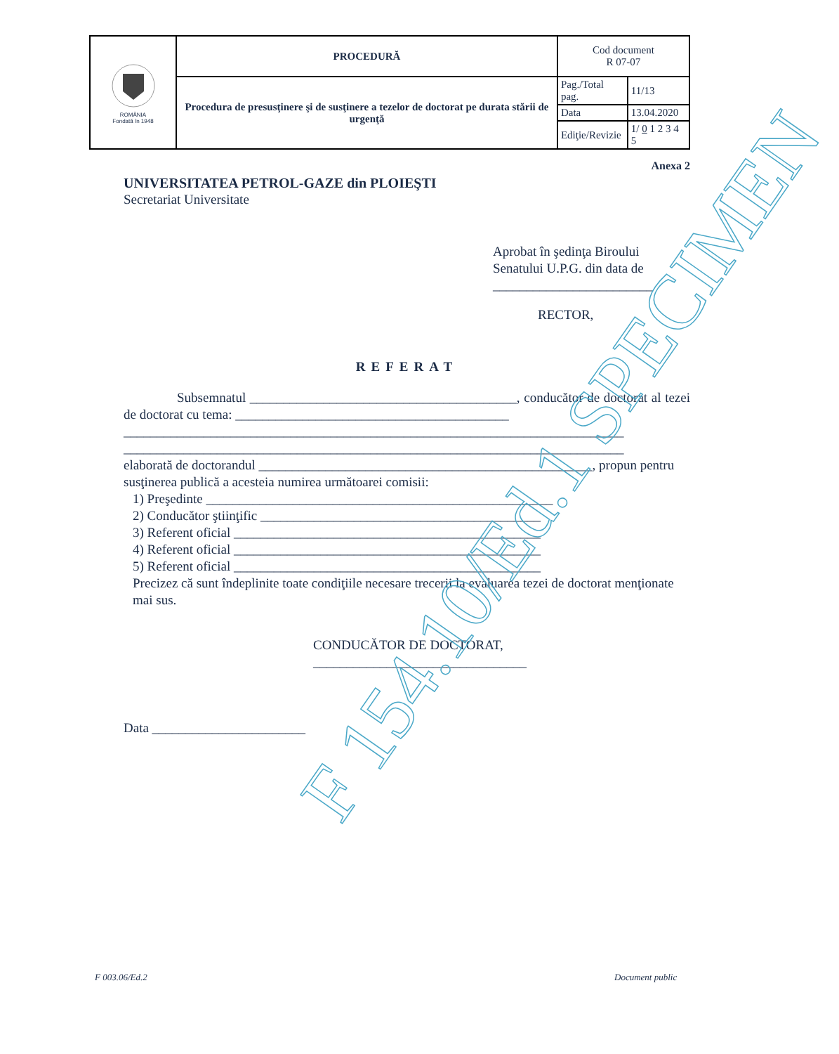| ROMÂNIA Fondată în 1948 | PROCEDURĂ | Cod document R 07-07 | |
| | Procedura de presusţinere şi de susţinere a tezelor de doctorat pe durata stării de urgenţă | Pag./Total pag. | 11/13 |
| | | Data | 13.04.2020 |
| | | Ediţie/Revizie | 1/ 0 1 2 3 4 5 |
Anexa 2
UNIVERSITATEA PETROL-GAZE din PLOIEŞTI
Secretariat Universitate
Aprobat în şedinţa Biroului
Senatului U.P.G. din data de
________________________
RECTOR,
REFERAT
    Subsemnatul ________________________________________, conducător de doctorat al tezei de doctorat cu tema: _________________________________________
___________________________________________________________________________
___________________________________________________________________________
elaborată de doctorandul __________________________________________________, propun pentru susţinerea publică a acesteia numirea următoarei comisii:
1) Preşedinte ____________________________________________________
2) Conducător ştiinţific __________________________________________
3) Referent oficial ______________________________________________
4) Referent oficial ______________________________________________
5) Referent oficial ______________________________________________
Precizez că sunt îndeplinite toate condiţiile necesare trecerii la evaluarea tezei de doctorat menţionate mai sus.
CONDUCĂTOR DE DOCTORAT,
________________________________
Data _______________________
F 154.10/Ed.1 SPECIMEN
F 003.06/Ed.2 Document public